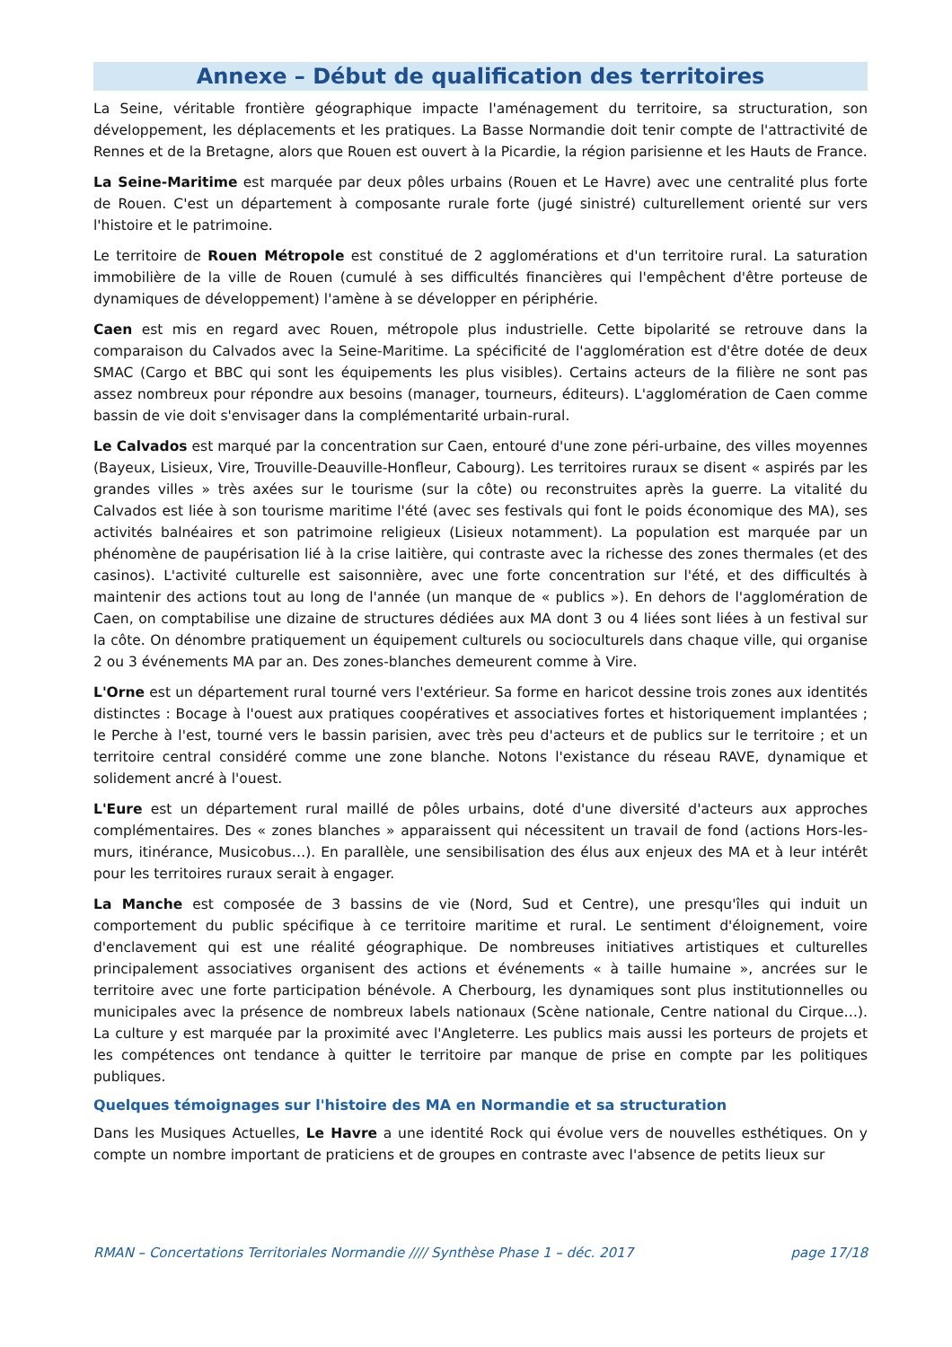Annexe – Début de qualification des territoires
La Seine, véritable frontière géographique impacte l'aménagement du territoire, sa structuration, son développement, les déplacements et les pratiques. La Basse Normandie doit tenir compte de l'attractivité de Rennes et de la Bretagne, alors que Rouen est ouvert à la Picardie, la région parisienne et les Hauts de France.
La Seine-Maritime est marquée par deux pôles urbains (Rouen et Le Havre) avec une centralité plus forte de Rouen. C'est un département à composante rurale forte (jugé sinistré) culturellement orienté sur vers l'histoire et le patrimoine.
Le territoire de Rouen Métropole est constitué de 2 agglomérations et d'un territoire rural. La saturation immobilière de la ville de Rouen (cumulé à ses difficultés financières qui l'empêchent d'être porteuse de dynamiques de développement) l'amène à se développer en périphérie.
Caen est mis en regard avec Rouen, métropole plus industrielle. Cette bipolarité se retrouve dans la comparaison du Calvados avec la Seine-Maritime. La spécificité de l'agglomération est d'être dotée de deux SMAC (Cargo et BBC qui sont les équipements les plus visibles). Certains acteurs de la filière ne sont pas assez nombreux pour répondre aux besoins (manager, tourneurs, éditeurs). L'agglomération de Caen comme bassin de vie doit s'envisager dans la complémentarité urbain-rural.
Le Calvados est marqué par la concentration sur Caen, entouré d'une zone péri-urbaine, des villes moyennes (Bayeux, Lisieux, Vire, Trouville-Deauville-Honfleur, Cabourg). Les territoires ruraux se disent « aspirés par les grandes villes » très axées sur le tourisme (sur la côte) ou reconstruites après la guerre. La vitalité du Calvados est liée à son tourisme maritime l'été (avec ses festivals qui font le poids économique des MA), ses activités balnéaires et son patrimoine religieux (Lisieux notamment). La population est marquée par un phénomène de paupérisation lié à la crise laitière, qui contraste avec la richesse des zones thermales (et des casinos). L'activité culturelle est saisonnière, avec une forte concentration sur l'été, et des difficultés à maintenir des actions tout au long de l'année (un manque de « publics »). En dehors de l'agglomération de Caen, on comptabilise une dizaine de structures dédiées aux MA dont 3 ou 4 liées sont liées à un festival sur la côte. On dénombre pratiquement un équipement culturels ou socioculturels dans chaque ville, qui organise 2 ou 3 événements MA par an. Des zones-blanches demeurent comme à Vire.
L'Orne est un département rural tourné vers l'extérieur. Sa forme en haricot dessine trois zones aux identités distinctes : Bocage à l'ouest aux pratiques coopératives et associatives fortes et historiquement implantées ; le Perche à l'est, tourné vers le bassin parisien, avec très peu d'acteurs et de publics sur le territoire ; et un territoire central considéré comme une zone blanche. Notons l'existance du réseau RAVE, dynamique et solidement ancré à l'ouest.
L'Eure est un département rural maillé de pôles urbains, doté d'une diversité d'acteurs aux approches complémentaires. Des « zones blanches » apparaissent qui nécessitent un travail de fond (actions Hors-les-murs, itinérance, Musicobus…). En parallèle, une sensibilisation des élus aux enjeux des MA et à leur intérêt pour les territoires ruraux serait à engager.
La Manche est composée de 3 bassins de vie (Nord, Sud et Centre), une presqu'îles qui induit un comportement du public spécifique à ce territoire maritime et rural. Le sentiment d'éloignement, voire d'enclavement qui est une réalité géographique. De nombreuses initiatives artistiques et culturelles principalement associatives organisent des actions et événements « à taille humaine », ancrées sur le territoire avec une forte participation bénévole. A Cherbourg, les dynamiques sont plus institutionnelles ou municipales avec la présence de nombreux labels nationaux (Scène nationale, Centre national du Cirque…). La culture y est marquée par la proximité avec l'Angleterre. Les publics mais aussi les porteurs de projets et les compétences ont tendance à quitter le territoire par manque de prise en compte par les politiques publiques.
Quelques témoignages sur l'histoire des MA en Normandie et sa structuration
Dans les Musiques Actuelles, Le Havre a une identité Rock qui évolue vers de nouvelles esthétiques. On y compte un nombre important de praticiens et de groupes en contraste avec l'absence de petits lieux sur
RMAN – Concertations Territoriales Normandie //// Synthèse Phase 1 – déc. 2017 page 17/18